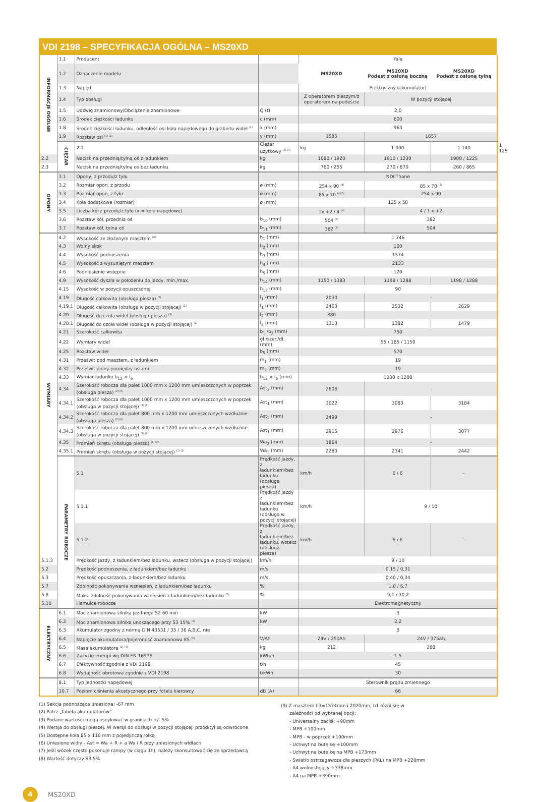VDI 2198 – SPECYFIKACJA OGÓLNA – MS20XD
| INFORMACJE OGÓLNE | 1.1 | Producent | | Yale | | | |
| | 1.2 | Oznaczenie modelu | | MS20XD | MS20XD Podest z osłoną boczną | MS20XD Podest z osłoną tylną | |
| | 1.3 | Napęd | | Elektryczny (akumulator) | | | |
| | 1.4 | Typ obsługi | | Z operatorem pieszym/z operatorem na podeście | W pozycji stojącej | | |
| | 1.5 | Udźwig znamionowy/Obciążenie znamionowe | Q (t) | 2,0 | | | |
| | 1.6 | Środek ciężkości ładunku | c (mm) | 600 | | | |
| | 1.8 | Środek ciężkości ładunku, odległość osi koła napędowego do grzbietu wideł <sup>(1)</sup> | x (mm) | 963 | | | |
| | 1.9 | Rozstaw osi <sup>(1) (2)</sup> | y (mm) | 1585 | 1657 | | |
| | CIĘŻAR | 2.1 | Ciężar użytkowy <sup>(2) (3)</sup> | kg | 1 000 | 1 140 | 1 125 |
| 2.2 | | Nacisk na przednią/tylną oś z ładunkiem | kg | 1080 / 1920 | 1910 / 1230 | 1900 / 1225 | |
| 2.3 | | Nacisk na przednią/tylną oś bez ładunku | kg | 760 / 255 | 270 / 870 | 260 / 865 | |
| OPONY | 3.1 | Opony, z przodu/z tyłu | | NDIIThane | | | |
| | 3.2 | Rozmiar opon, z przodu | ø (mm) | 254 x 90 <sup>(4)</sup> | 85 x 70 <sup>(5)</sup> | | |
| | 3.3 | Rozmiar opon, z tyłu | ø (mm) | 85 x 70 <sup>(4)(5)</sup> | 254 x 90 | | |
| | 3.4 | Koła dodatkowe (rozmiar) | ø (mm) | 125 x 50 | | | |
| | 3.5 | Liczba kół z przodu/z tyłu (x = koła napędowe) | | 1x +2 / 4 <sup>(4)</sup> | 4 / 1 x +2 | | |
| | 3.6 | Rozstaw kół, przednia oś | b<sub>10</sub> (mm) | 504 <sup>(4)</sup> | 382 | | |
| | 3.7 | Rozstaw kół, tylna oś | b<sub>11</sub> (mm) | 382 <sup>(4)</sup> | 504 | | |
| WYMIARY | 4.2 | Wysokość ze złożonym masztem <sup>(9)</sup> | h<sub>1</sub> (mm) | 1 346 | | | |
| | 4.3 | Wolny skok | h<sub>2</sub> (mm) | 100 | | | |
| | 4.4 | Wysokość podnoszenia | h<sub>3</sub> (mm) | 1574 | | | |
| | 4.5 | Wysokość z wysuniętym masztem | h<sub>4</sub> (mm) | 2133 | | | |
| | 4.6 | Podniesienie wstępne | h<sub>5</sub> (mm) | 120 | | | |
| | 4.9 | Wysokość dyszla w położeniu do jazdy, min./max. | h<sub>14</sub> (mm) | 1150 / 1383 | 1198 / 1288 | 1198 / 1288 | |
| | 4.15 | Wysokość w pozycji opuszczonej | h<sub>13</sub> (mm) | 90 | | | |
| | 4.19 | Długość całkowita (obsługa piesza) <sup>(2)</sup> | l<sub>1</sub> (mm) | 2030 | - | | |
| | 4.19.1 | Długość całkowita (obsługa w pozycji stojącej) <sup>(2)</sup> | l<sub>1</sub> (mm) | 2463 | 2532 | 2629 | |
| | 4.20 | Długość do czoła wideł (obsługa piesza) <sup>(2)</sup> | l<sub>2</sub> (mm) | 880 | - | | |
| | 4.20.1 | Długość do czoła wideł (obsługa w pozycji stojącej) <sup>(2)</sup> | l<sub>2</sub> (mm) | 1313 | 1382 | 1479 | |
| | 4.21 | Szerokość całkowita | b<sub>1</sub> /b<sub>2</sub> (mm) | 750 | | | |
| | 4.22 | Wymiary wideł | gł./szer./dł. (mm) | 55 / 185 / 1150 | | | |
| | 4.25 | Rozstaw wideł | b<sub>5</sub> (mm) | 570 | | | |
| | 4.31 | Prześwit pod masztem, z ładunkiem | m<sub>1</sub> (mm) | 19 | | | |
| | 4.32 | Prześwit dolny pomiędzy osiami | m<sub>2</sub> (mm) | 19 | | | |
| | 4.33 | Wymiar ładunku b<sub>12</sub> × l<sub>6</sub> | b<sub>12</sub> × l<sub>6</sub> (mm) | 1000 x 1200 | | | |
| | 4.34 | Szerokość robocza dla palet 1000 mm x 1200 mm umieszczonych w poprzek (obsługa piesza) <sup>(2) (6)</sup> | Ast<sub>2</sub> (mm) | 2606 | - | | |
| | 4.34.1 | Szerokość robocza dla palet 1000 mm x 1200 mm umieszczonych w poprzek (obsługa w pozycji stojącej) <sup>(2) (6)</sup> | Ast<sub>1</sub> (mm) | 3022 | 3083 | 3184 | |
| | 4.34.2 | Szerokość robocza dla palet 800 mm x 1200 mm umieszczonych wzdłużnie (obsługa piesza) <sup>(2) (6)</sup> | Ast<sub>2</sub> (mm) | 2499 | - | | |
| | 4.34.3 | Szerokość robocza dla palet 800 mm x 1200 mm umieszczonych wzdłużnie (obsługa w pozycji stojącej) <sup>(2) (6)</sup> | Ast<sub>1</sub> (mm) | 2915 | 2976 | 3077 | |
| | 4.35 | Promień skrętu (obsługa piesza) <sup>(1) (2)</sup> | Wa<sub>2</sub> (mm) | 1864 | - | | |
| | 4.35.1 | Promień skrętu (obsługa w pozycji stojącej) <sup>(1) (2)</sup> | Wa<sub>1</sub> (mm) | 2280 | 2341 | 2442 | |
| | PARAMETRY ROBOCZE | 5.1 | Prędkość jazdy, z ładunkiem/bez ładunku (obsługa piesza) | km/h | 6 / 6 | - | |
| | | 5.1.1 | Prędkość jazdy z ładunkiem/bez ładunku (obsługa w pozycji stojącej) | km/h | 9 / 10 | | |
| | | 5.1.2 | Prędkość jazdy, z ładunkiem/bez ładunku, wstecz (obsługa piesza) | km/h | 6 / 6 | - | |
| 5.1.3 | | Prędkość jazdy, z ładunkiem/bez ładunku, wstecz (obsługa w pozycji stojącej) | km/h | 9 / 10 | | | |
| 5.2 | | Prędkość podnoszenia, z ładunkiem/bez ładunku | m/s | 0,15 / 0,31 | | | |
| 5.3 | | Prędkość opuszczania, z ładunkiem/bez ładunku | m/s | 0,40 / 0,34 | | | |
| 5.7 | | Zdolność pokonywania wzniesień, z ładunkiem/bez ładunku | % | 1,0 / 6,7 | | | |
| 5.8 | | Maks. zdolność pokonywania wzniesień z ładunkiem/bez ładunku <sup>(7)</sup> | % | 9,1 / 30,2 | | | |
| 5.10 | | Hamulce robocze | | Elektromagnetyczny | | | |
| ELEKTRYCZNY | 6.1 | Moc znamionowa silnika jezdnego S2 60 min | kW | 3 | | | |
| | 6.2 | Moc znamionowa silnika unoszącego przy S3 15% <sup>(8)</sup> | kW | 2,2 | | | |
| | 6.3 | Akumulator zgodny z normą DIN 43531 / 35 / 36 A,B,C, nie | | B | | | |
| | 6.4 | Napięcie akumulatora/pojemność znamionowa K5 <sup>(2)</sup> | V/Ah | 24V / 250Ah | 24V / 375Ah | | |
| | 6.5 | Masa akumulatora <sup>(2) (3)</sup> | kg | 212 | 288 | | |
| | 6.6 | Zużycie energii wg DIN EN 16976 | kWh/h | 1,5 | | | |
| | 6.7 | Efektywność zgodnie z VDI 2198 | t/h | 45 | | | |
| | 6.8 | Wydajność obrotowa zgodnie z VDI 2198 | t/kWh | 30 | | | |
| | 8.1 | Typ jednostki napędowej | | Sterownik prądu zmiennego | | | |
| | 10.7 | Poziom ciśnienia akustycznego przy fotelu kierowcy | dB (A) | 66 | | | |
(1) Sekcja podnosząca uniesiona: -67 mm
(2) Patrz „Tabela akumulatorów”
(3) Podane wartości mogą oscylować w granicach +/- 5%
(4) Wersja do obsługi pieszej. W wersji do obsługi w pozycji stojącej, przód/tył są odwrócone
(5) Dostępne koła 85 x 110 mm z pojedynczą rolką
(6) Uniesione widły - Ast = Wa + R + a Wa i R przy uniesionych widłach
(7) Jeśli wózek często pokonuje rampy (w ciągu 1h), należy skonsultować się ze sprzedawcą
(8) Wartość dotyczy S3 5%
(9) Z masztem h3=1574mm i 2020mm, h1 różni się w
zależności od wybranej opcji:
- Universalny zacisk +90mm
- MPB +100mm
- MPB - w poprzek +100mm
- Uchwyt na butelkę +100mm
- Uchwyt na butelkę na MPB +173mm
- Światło ostrzegawcze dla pieszych (PAL) na MPB +220mm
- A4 wolnostojący +338mm
- A4 na MPB +390mm
4
MS20XD